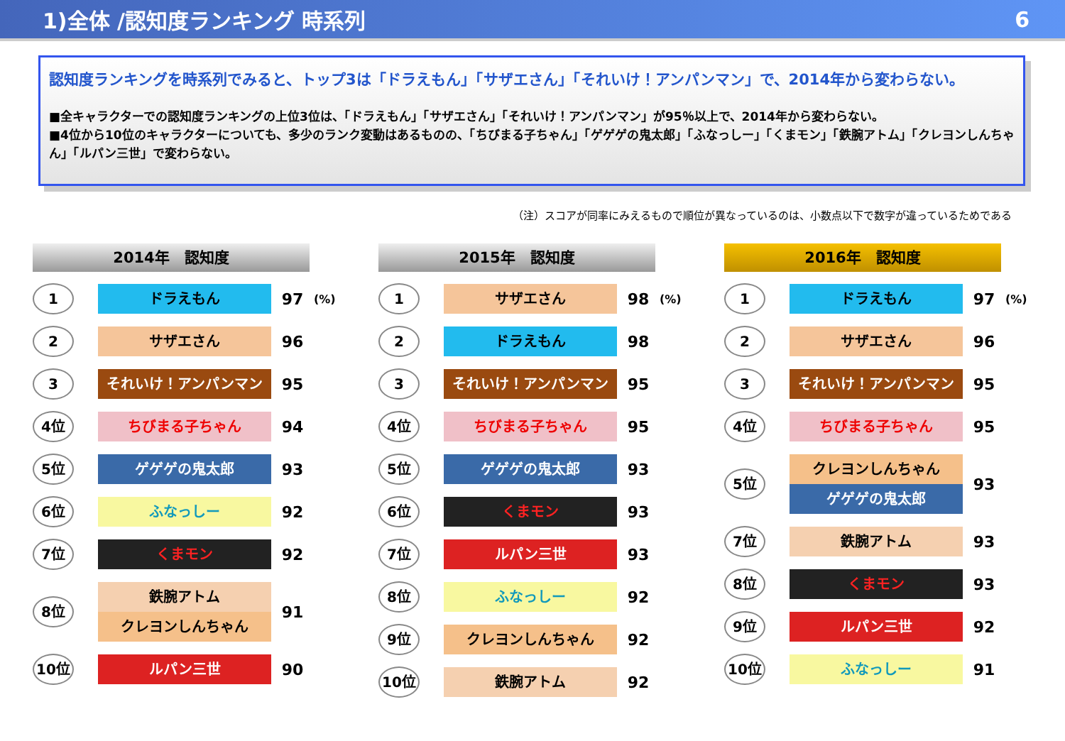1)全体 /認知度ランキング 時系列 6
認知度ランキングを時系列でみると、トップ3は「ドラえもん」「サザエさん」「それいけ！アンパンマン」で、2014年から変わらない。
■全キャラクターでの認知度ランキングの上位3位は、「ドラえもん」「サザエさん」「それいけ！アンパンマン」が95％以上で、2014年から変わらない。
■4位から10位のキャラクターについても、多少のランク変動はあるものの、「ちびまる子ちゃん」「ゲゲゲの鬼太郎」「ふなっしー」「くまモン」「鉄腕アトム」「クレヨンしんちゃん」「ルパン三世」で変わらない。
（注）スコアが同率にみえるもので順位が異なっているのは、小数点以下で数字が違っているためである
2014年　認知度
1
ドラえもん
97
(%)
2
サザエさん
96
3
それいけ！アンパンマン
95
4位
ちびまる子ちゃん
94
5位
ゲゲゲの鬼太郎
93
6位
ふなっしー
92
7位
くまモン
92
8位
鉄腕アトム
クレヨンしんちゃん
91
10位
ルパン三世
90
2015年　認知度
1
サザエさん
98
(%)
2
ドラえもん
98
3
それいけ！アンパンマン
95
4位
ちびまる子ちゃん
95
5位
ゲゲゲの鬼太郎
93
6位
くまモン
93
7位
ルパン三世
93
8位
ふなっしー
92
9位
クレヨンしんちゃん
92
10位
鉄腕アトム
92
2016年　認知度
1
ドラえもん
97
(%)
2
サザエさん
96
3
それいけ！アンパンマン
95
4位
ちびまる子ちゃん
95
5位
クレヨンしんちゃん
ゲゲゲの鬼太郎
93
7位
鉄腕アトム
93
8位
くまモン
93
9位
ルパン三世
92
10位
ふなっしー
91